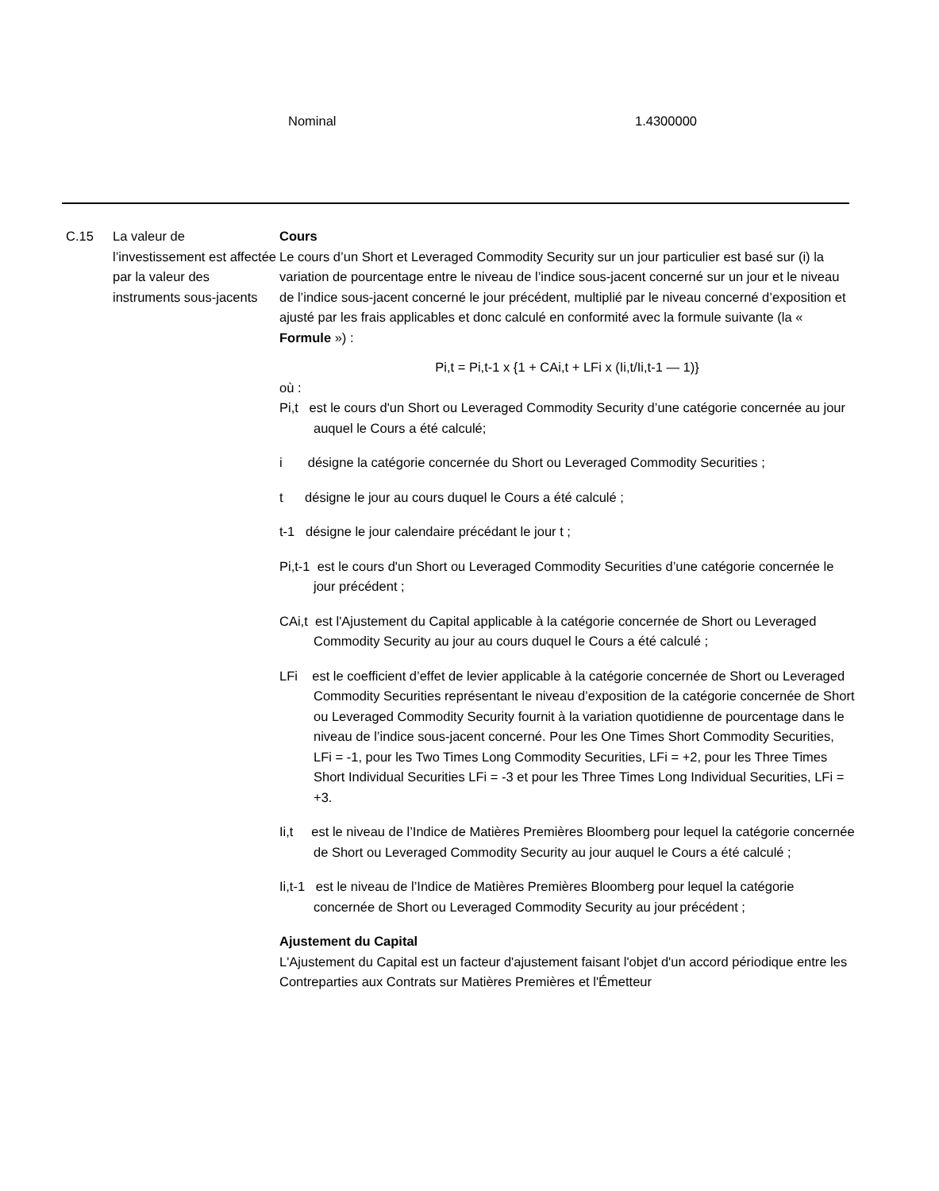Nominal 1.4300000
C.15 La valeur de l’investissement est affectée par la valeur des instruments sous-jacents
Cours
Le cours d’un Short et Leveraged Commodity Security sur un jour particulier est basé sur (i) la variation de pourcentage entre le niveau de l’indice sous-jacent concerné sur un jour et le niveau de l’indice sous-jacent concerné le jour précédent, multiplié par le niveau concerné d’exposition et ajusté par les frais applicables et donc calculé en conformité avec la formule suivante (la « Formule ») :
Pi,t = Pi,t-1 x {1 + CAi,t + LFi x (Ii,t/Ii,t-1 — 1)}
où :
Pi,t est le cours d'un Short ou Leveraged Commodity Security d’une catégorie concernée au jour auquel le Cours a été calculé;
i désigne la catégorie concernée du Short ou Leveraged Commodity Securities ;
t désigne le jour au cours duquel le Cours a été calculé ;
t-1 désigne le jour calendaire précédant le jour t ;
Pi,t-1 est le cours d'un Short ou Leveraged Commodity Securities d’une catégorie concernée le jour précédent ;
CAi,t est l'Ajustement du Capital applicable à la catégorie concernée de Short ou Leveraged Commodity Security au jour au cours duquel le Cours a été calculé ;
LFi est le coefficient d’effet de levier applicable à la catégorie concernée de Short ou Leveraged Commodity Securities représentant le niveau d’exposition de la catégorie concernée de Short ou Leveraged Commodity Security fournit à la variation quotidienne de pourcentage dans le niveau de l’indice sous-jacent concerné. Pour les One Times Short Commodity Securities, LFi = -1, pour les Two Times Long Commodity Securities, LFi = +2, pour les Three Times Short Individual Securities LFi = -3 et pour les Three Times Long Individual Securities, LFi = +3.
Ii,t est le niveau de l’Indice de Matières Premières Bloomberg pour lequel la catégorie concernée de Short ou Leveraged Commodity Security au jour auquel le Cours a été calculé ;
Ii,t-1 est le niveau de l’Indice de Matières Premières Bloomberg pour lequel la catégorie concernée de Short ou Leveraged Commodity Security au jour précédent ;
Ajustement du Capital
L'Ajustement du Capital est un facteur d'ajustement faisant l'objet d'un accord périodique entre les Contreparties aux Contrats sur Matières Premières et l'Émetteur